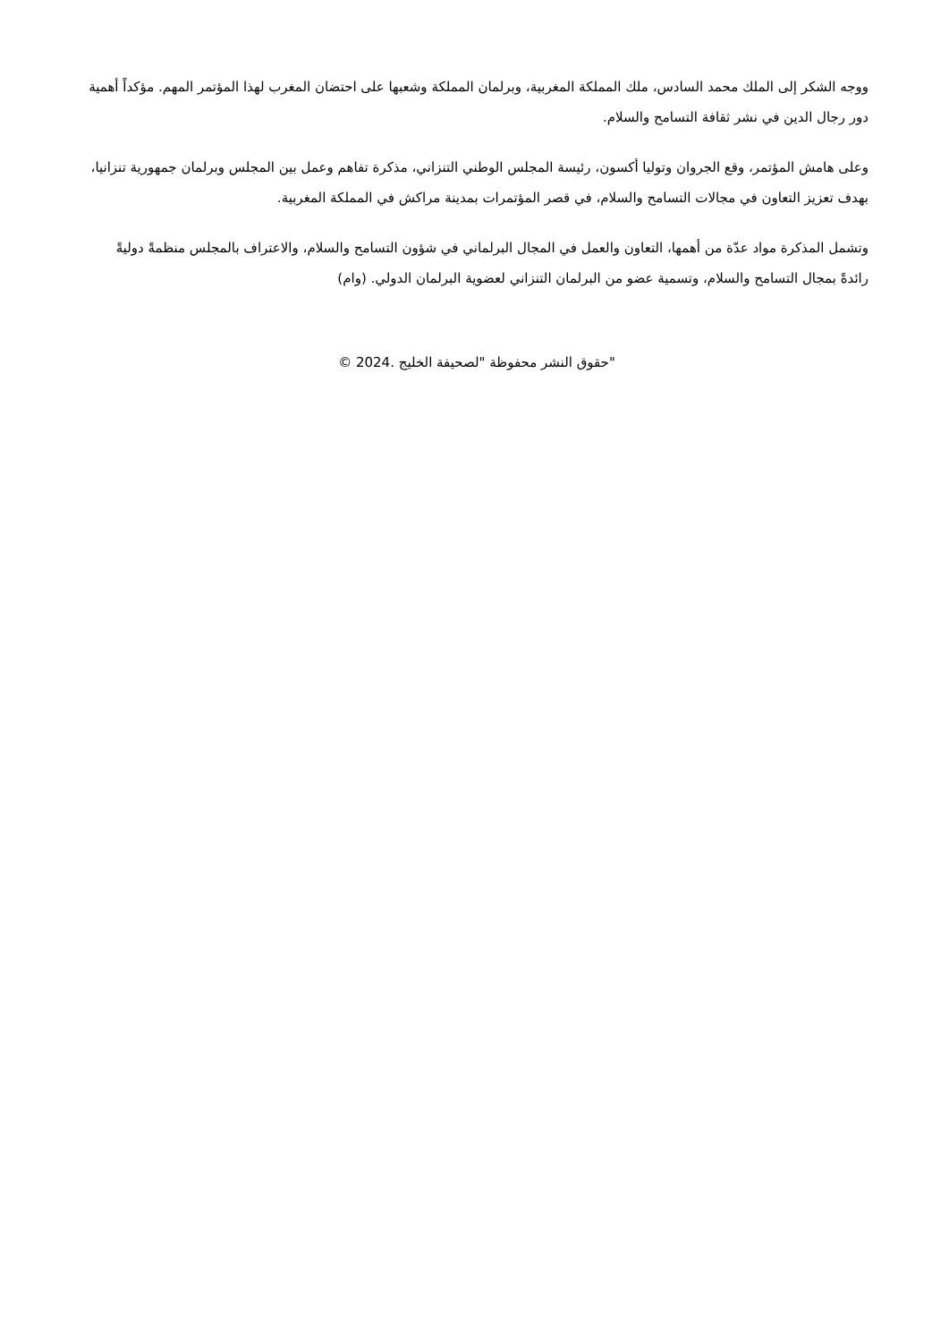ووجه الشكر إلى الملك محمد السادس، ملك المملكة المغربية، وبرلمان المملكة وشعبها على احتضان المغرب لهذا المؤتمر المهم. مؤكداً أهمية دور رجال الدين في نشر ثقافة التسامح والسلام.
وعلى هامش المؤتمر، وقع الجروان وتوليا أكسون، رئيسة المجلس الوطني التنزاني، مذكرة تفاهم وعمل بين المجلس وبرلمان جمهورية تنزانيا، بهدف تعزيز التعاون في مجالات التسامح والسلام، في قصر المؤتمرات بمدينة مراكش في المملكة المغربية.
وتشمل المذكرة مواد عدّة من أهمها، التعاون والعمل في المجال البرلماني في شؤون التسامح والسلام، والاعتراف بالمجلس منظمةً دوليةً رائدةً بمجال التسامح والسلام، وتسمية عضو من البرلمان التنزاني لعضوية البرلمان الدولي. (وام)
"حقوق النشر محفوظة "لصحيفة الخليج .2024 ©